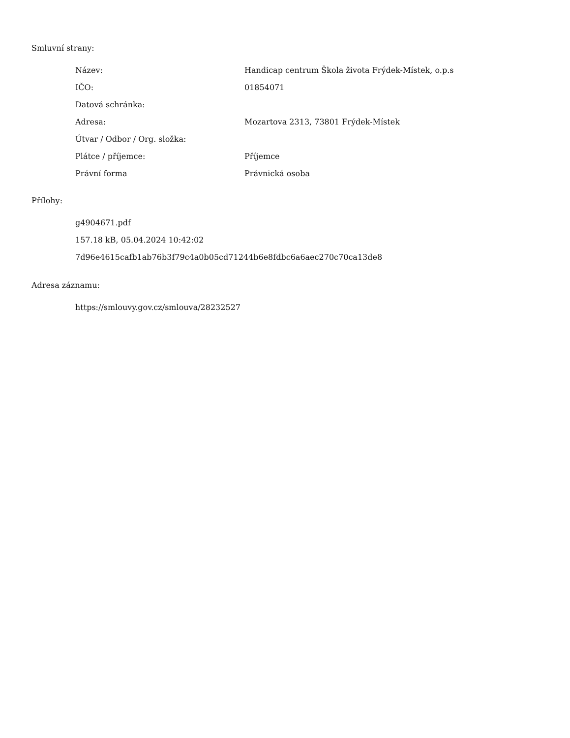Smluvní strany:
| Název: | Handicap centrum Škola života Frýdek-Místek, o.p.s |
| IČO: | 01854071 |
| Datová schránka: | |
| Adresa: | Mozartova 2313, 73801 Frýdek-Místek |
| Útvar / Odbor / Org. složka: | |
| Plátce / příjemce: | Příjemce |
| Právní forma | Právnická osoba |
Přílohy:
g4904671.pdf
157.18 kB, 05.04.2024 10:42:02
7d96e4615cafb1ab76b3f79c4a0b05cd71244b6e8fdbc6a6aec270c70ca13de8
Adresa záznamu:
https://smlouvy.gov.cz/smlouva/28232527